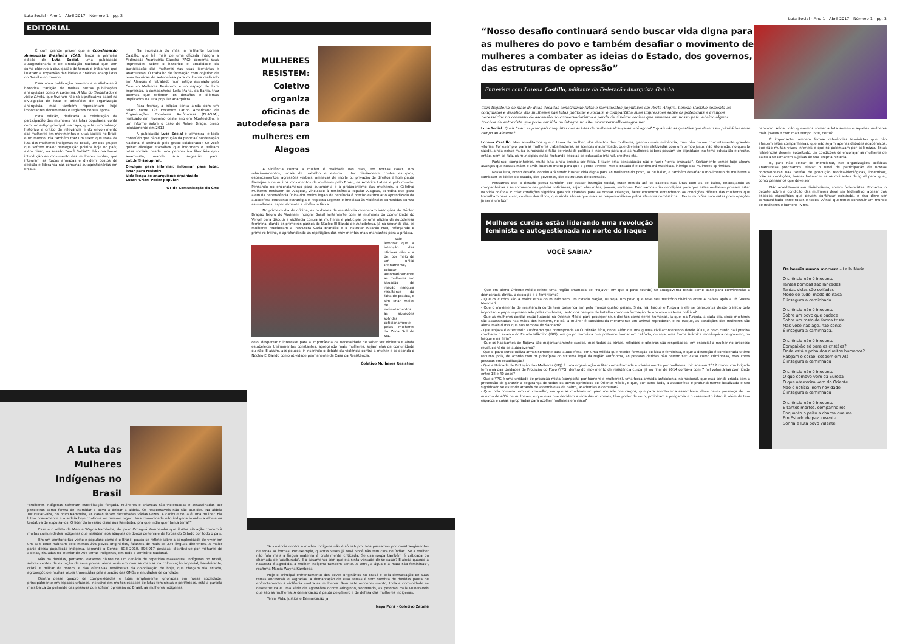Luta Social - Ano 1 - Abril 2017 - Número 1 - pg. 2
EDITORIAL
É com grande prazer que a Coordenação Anarquista Brasileira (CAB) lança a primeira edição de Luta Social, uma publicação autogestionária e de circulação nacional que tem como objetivo a divulgação de temas e trabalhos que ilustram a expansão das ideias e práticas anarquistas no Brasil e no mundo.
Essa nova publicação reverencia e alinha-se à histórica tradição de muitas outras publicações anarquistas como A Lanterna, A Voz do Trabalhador e Ação Direta, que tiveram não só significativo papel na divulgação de lutas e princípios de organização anarquista, mas também representam hoje importantes documentos e registros de sua época.
Esta edição, dedicada à celebração da participação das mulheres nas lutas populares, conta com um artigo principal, na capa, que faz um balanço histórico e crítico da relevância e do envolvimento das mulheres em movimentos e lutas sociais no Brasil e no mundo. Ela também traz um texto que trata da luta das mulheres indígenas no Brasil, um dos grupos que sofrem maior perseguição política hoje no país; além disso, na sessão “Você Sabia?”, há uma breve introdução ao movimento das mulheres curdas, que integram as forças armadas e dividem postos de decisão e liderança nas comunas autogestionárias em Rojava.
Na entrevista do mês, a militante Lorena Castillo, que há mais de uma década integra a Federação Anarquista Gaúcha (FAG), comenta suas impressões sobre o histórico e atualidade da participação das mulheres nas lutas libertárias e anarquistas. O trabalho de formação com objetivo de levar técnicas de autodefesa para mulheres realizado em Alagoas é retratado num artigo assinado pelo Coletivo Mulheres Resistem, e no espaço de livre expressão, a companheira Leila Maria, da Bahia, traz poemas que refletem os desafios e dilemas implicados na luta popular anarquista.
Para fechar, a edição conta ainda com um relato sobre 12º Encontro Latino Americano de Organizações Populares Autônomas (ELAOPA), realizado em fevereiro deste ano em Montevidéu, e um informe sobre o caso de Rafael Braga, preso injustamente em 2013.
A publicação Luta Social é trimestral e todo conteúdo que não é produção da própria Coordenação Nacional é assinado pelo grupo colaborador. Se você quiser divulgar trabalhos que informem e reflitam lutas sociais, desde uma perspectiva libertária e/ou anarquista, mande sua sugestão para: cab.br@riseup.net.
Divulgar para informar, informar para lutar, lutar para resistir!
Vida longa ao anarquismo organizado!
Lutar! Criar! Poder popular!
GT de Comunicação da CAB
MULHERES RESISTEM:
Coletivo organiza oficinas de autodefesa para mulheres em Alagoas
A violência contra a mulher é realidade nas ruas, em nossas casas, nos relacionamentos, locais de trabalho e estudo. Lutar diariamente contra estupros, espancamentos, agressões verbais, ameaças de morte ou privação de direitos é hoje pauta flamejante de muitos movimentos de mulheres pelo Brasil, na América Latina e pelo mundo. Pensando no encorajamento para autonomia e o protagonismo das mulheres, o Coletivo Mulheres Resistem de Alagoas, vinculado à Resistência Popular Alagoas, acredita que para além da dependência única dos meios legais de denúncia é preciso estimular o aprendizado da autodefesa enquanto estratégia e resposta urgente e imediata às violências cometidas contra as mulheres, especialmente a violência física.
No primeiro dia de oficina, as mulheres da resistência receberam instruções do Núcleo Dragão Negro do Vovinam Integral Brasil juntamente com as mulheres da comunidade do Vergel para discutir a violência contra as mulheres e participar de uma oficina de autodefesa feminina, dando os primeiros passos do Núcleo El Bando de Autodefesa. Já no segundo dia, as mulheres receberam a instrutora Carla Brandão e o instrutor Ricardo Max, reforçando o primeiro treino, e aprofundando as repetições dos movimentos mais marcantes para a prática.
Vale lembrar que a intenção das oficinas não é a de, por meio de um único treinamento, colocar automaticamente as mulheres em situação de reação insegura resultante da falta de prática, e sim criar meios de enfrentamentos às situações sofridas cotidianamente pelas mulheres da Zona Sul de Ma-
ceió, despertar o interesse para a importância da necessidade de saber ser violenta e ainda estabelecer treinamentos constantes, agregando mais mulheres, sejam elas da comunidade ou não. E assim, aos poucos, ir inserindo o debate da violência contra a mulher e colocando o Núcleo El Bando como atividade permanente da Casa da Resistência.
Coletivo Mulheres Resistem
A Luta das Mulheres Indígenas no Brasil
“Mulheres indígenas sofreram esterilização forçada. Mulheres e crianças são violentadas e assassinadas por pistoleiros como forma de intimidar o povo a deixar a aldeia. Os responsáveis não são punidos. Na aldeia Tururucari-Uka, do povo Kambeba, as casas foram derrubadas várias vezes. A cacique de lá é uma mulher. Ela lutou bravamente e a aldeia hoje continua no mesmo lugar. Uma comunidade não indígena invadiu a aldeia na tentativa de expulsá-los. O líder da invasão disse aos Kambeba: pra que índio quer tanta terra?”
Esse é o relato de Marcia Wayna Kambeba, do povo Omaguá Kambemba que ilustra situação comum à muitas comunidades indígenas que resistem aos ataques de donos de terra e de forças do Estado por todo o país.
Em um território tão vasto e populoso como é o Brasil, pouco se reflete sobre a complexidade de viver em um país onde habitam pelo menos 305 povos originários, falantes de mais de 274 línguas diferentes. A maior parte dessa população indígena, segundo o Censo IBGE 2010, 896.917 pessoas, distribui-se por milhares de aldeias, situadas no interior de 704 terras Indígenas, em todo o território nacional.
Não há dúvidas, portanto, estamos diante de um cenário de repetidos massacres. Indígenas no Brasil, sobreviventes da extinção de seus povos, ainda resistem com as marcas da colonização imperial, bandeirante, cristã e militar de ontem, e das ofensivas neoliberais da colonização de hoje, que chegam via estado, agronegócio e muitas vezes travestidas pela atuação das ONGs e entidades de caridade.
Dentro desse quadro de complexidades e lutas amplamente ignoradas em nossa sociedade, principalmente em espaços urbanos, inclusive em muitos espaços de lutas feministas e periféricas, está a parcela mais baixa da pirâmide das pessoas que sofrem opressão no Brasil: as mulheres indígenas.
“A violência contra a mulher indígena não é só estupro. Nós passamos por constrangimentos de todas as formas. Por exemplo, quantas vezes já ouvi ‘você não tem cara de índia!’. Se a mulher não fala mais a língua materna é brutalmente criticada. Se usa roupa também é criticada ou chamada de ‘aculturada’. E o casamento sem que ela sinta vontade de se casar? E ainda quando a natureza é agredida, a mulher indígena também sente. A terra, a água e a mata são femininas”, reafirma Marcia Wayna Kambeba.
Hoje o principal enfrentamento dos povos originários no Brasil é pela demarcação de suas terras ancestrais e sagradas. A demarcação de suas terras é sem sombra de dúvidas pauta de enfrentamento à violência contra as mulheres. Sem este reconhecimento, toda a comunidade se desestrutura e uma série de agressões ocorre atingindo, sobretudo, as pessoas mais vulneráveis que são as mulheres. A demarcação é pauta de gênero e de defesa das mulheres indígenas.
Terra, Vida, Justiça e Demarcação já!
Naya Porã - Coletivo Zabelê
Luta Social - Ano 1 - Abril 2017 - Número 1 - pg. 3
“Nosso desafio continuará sendo buscar vida digna para as mulheres do povo e também desafiar o movimento de mulheres a combater as ideias do Estado, dos governos, das estruturas de opressão”
Entrevista com Lorena Castillo, militante da Federação Anarquista Gaúcha
Com trajetória de mais de duas décadas construindo lutas e movimentos populares em Porto Alegre, Lorena Castillo comenta as conquistas e desafios das mulheres nas lutas políticas e sociais, e compartilha suas impressões sobre os potenciais e avanços necessários no contexto de ascensão do conservadorismo e perda de direitos sociais que vivemos em nosso país. Abaixo alguns trechos da entrevista que pode ser lida na íntegra no site: www.vermelhoenegro.net
Luta Social: Quais foram as principais conquistas que as lutas de mulheres alcançaram até agora? E quais são as questões que devem ser prioritárias neste campo atualmente?
Lorena Castillo: Nós acreditamos que o tema da mulher, dos direitos das mulheres, ganhou mais evidência, mas não houve concretamente grandes vitórias. Por exemplo, para as mulheres trabalhadoras, as licenças maternidade, que deveriam ser efetivadas com um tempo justo, não são ainda; no quesito saúde, ainda existe muita burocracia e falta de vontade política e incentivo para que as mulheres pobres possam ter dignidade; no tema educação e creche, então, nem se fala, os municípios estão fechando escolas de educação infantil, creches etc.
Portanto, companheiras, muita luta ainda precisa ser feita. E fazer esta constatação não é fazer “terra arrasada”. Certamente temos hoje alguns avanços que nossas mães e avós lutaram muito para que a gente tivesse. Mas o Estado é e continuará machista, inimigo das mulheres oprimidas.
Nossa luta, nosso desafio, continuará sendo buscar vida digna para as mulheres do povo, as de baixo, e também desafiar o movimento de mulheres a combater as ideias do Estado, dos governos, das estruturas de opressão.
Pensamos que o desafio passa também por buscar inserção social, estar metida até os cabelos nas lutas com as de baixo, encorajando as companheiras a se somarem nas peleias cotidianas, sejam elas mães, jovens, senhoras. Precisamos criar condições para que estas mulheres possam estar na vida política. E criar condições significa garantir cirandas para as nossas crianças, fazer encontros entendendo as condições difíceis das mulheres que trabalham para viver, cuidam dos filhos, que ainda são as que mais se responsabilizam pelos afazeres domésticos... Fazer reuniões com estas preocupações já seria um bom
Mulheres curdas estão liderando uma revolução feminista e autogestionada no norte do Iraque
VOCÊ SABIA?
- Que em pleno Oriente Médio existe uma região chamada de “Rojava” em que o povo (curdo) se autogoverna tendo como base para convivência: a democracia direta, a ecologia e o feminismo?
- Que os curdos são a maior etnia do mundo sem um Estado Nação, ou seja, um povo que teve seu território dividido entre 4 países após a 1ª Guerra Mundial?
- Que o movimento de resistência curda tem presença em pelo menos quatro países: Síria, Irã, Iraque e Turquia e ele se caracteriza desde o início pelo importante papel representado pelas mulheres, tanto nos campos de batalha como na formação de um novo sistema político?
- Que as mulheres curdas estão lutando no Oriente Médio para proteger seus direitos como seres humanos, já que, na Turquia, a cada dia, cinco mulheres são assassinadas nas mãos dos homens, no Irã, a mulher é considerada meramente um animal reprodutor, e no Iraque, as condições das mulheres são ainda mais duras que nos tempos de Saddam?
- Que Rojava é o território autônomo que corresponde ao Curdistão Sírio, onde, além de uma guerra civil acontecendo desde 2011, o povo curdo dali precisa combater o avanço do Estado Islâmico (ISIS), um grupo terrorista que pretende formar um califado, ou seja, uma forma islâmica monárquica de governo, no Iraque e na Síria?
- Que os habitantes de Rojava são majoritariamente curdos, mas todas as etnias, religiões e gêneros são respeitados, em especial a mulher no processo revolucionário de autogoverno?
- Que o povo curdo utiliza armas somente para autodefesa, em uma milícia que recebe formação política e feminista, e que a detenção é considerada ultimo recurso, pois, de acordo com os princípios do sistema legal da região autônoma, as pessoas detidas não devem ser vistas como criminosas, mas como pessoas em reabilitação?
- Que a Unidade de Proteção das Mulheres (YPJ) é uma organização militar curda formada exclusivamente por mulheres, iniciada em 2012 como uma brigada feminina das Unidades de Proteção do Povo (YPG) dentro do movimento de resistência curda, já no final de 2014 contava com 7 mil voluntárias com idade entre 18 e 40 anos?
- Que o YPG é uma unidade de proteção mista (composta por homens e mulheres), uma força armada anticolonial no nacional, que está sendo criada com a pretensão de garantir a segurança de todos os povos oprimidos do Oriente Médio, e que, por outro lado, a autodefesa é profundamente localizada e seu significado se estende através de assembleias de bairro, academias e comunas?
- Que toda comuna tem um conselho, em que as mulheres ocupam metade dos cargos; que para acontecer a assembleia, deve haver presença de um mínimo de 40% de mulheres, e que elas que decidem a vida das mulheres, têm poder de veto, proibiram a poligamia e o casamento infantil, além de tem espaços e casas apropriadas para acolher mulheres em risco?
caminho. Afinal, não queremos somar à luta somente aquelas mulheres mais jovens e com mais tempo livre, certo?
É importante também formar referências feministas que não afastem estas companheiras, que não sejam apenas debates acadêmicos, que são muitas vezes inférteis e que só polemizam por polemizar. Estas referências devem, sobretudo, ter condições de encorajar as mulheres de baixo a se tornarem sujeitas de sua própria história.
E, para não deixar de mencionar, nas organizações políticas anarquistas precisamos elevar o nível de participação de nossas companheiras nas tarefas de produção teórica-ideológicas, incentivar, criar as condições, buscar fortalecer estas militantes de igual para igual, como pensamos que deve ser.
Não acreditamos em divisionismo; somos federalistas. Portanto, o debate sobre a condição das mulheres deve ser federativo, apesar dos espaços específicos que devem continuar existindo, e isso deve ser compartilhado entre todas e todos. Afinal, queremos construir um mundo de mulheres e homens livres.
Os heróis nunca morrem – Leila Maria
O silêncio não é inocente
Tantas bombas são lançadas
Tantas vidas são ceifadas
Medo de tudo, medo do nada
É insegura a caminhada.
O silêncio não é inocente
Sobre um povo que padece
Sobre um rosto de forma triste
Mas você não age, não sente
É insegura a caminhada.
O silêncio não é inocente
Compaixão só para os cristãos?
Onde está a poha dos direitos humanos?
Rasgam o corão, cospem em Alá
É insegura a caminhada
O silêncio não é inocente
O que comove vem da Europa
O que aterroriza vem do Oriente
Não é notícia, nem novidade
É insegura a caminhada
O silêncio não é inocente
E tantos mortos, companheiros
Enquanto o peito a chama queima
Em Estado de paz ausente
Sonha e luta povo valente.